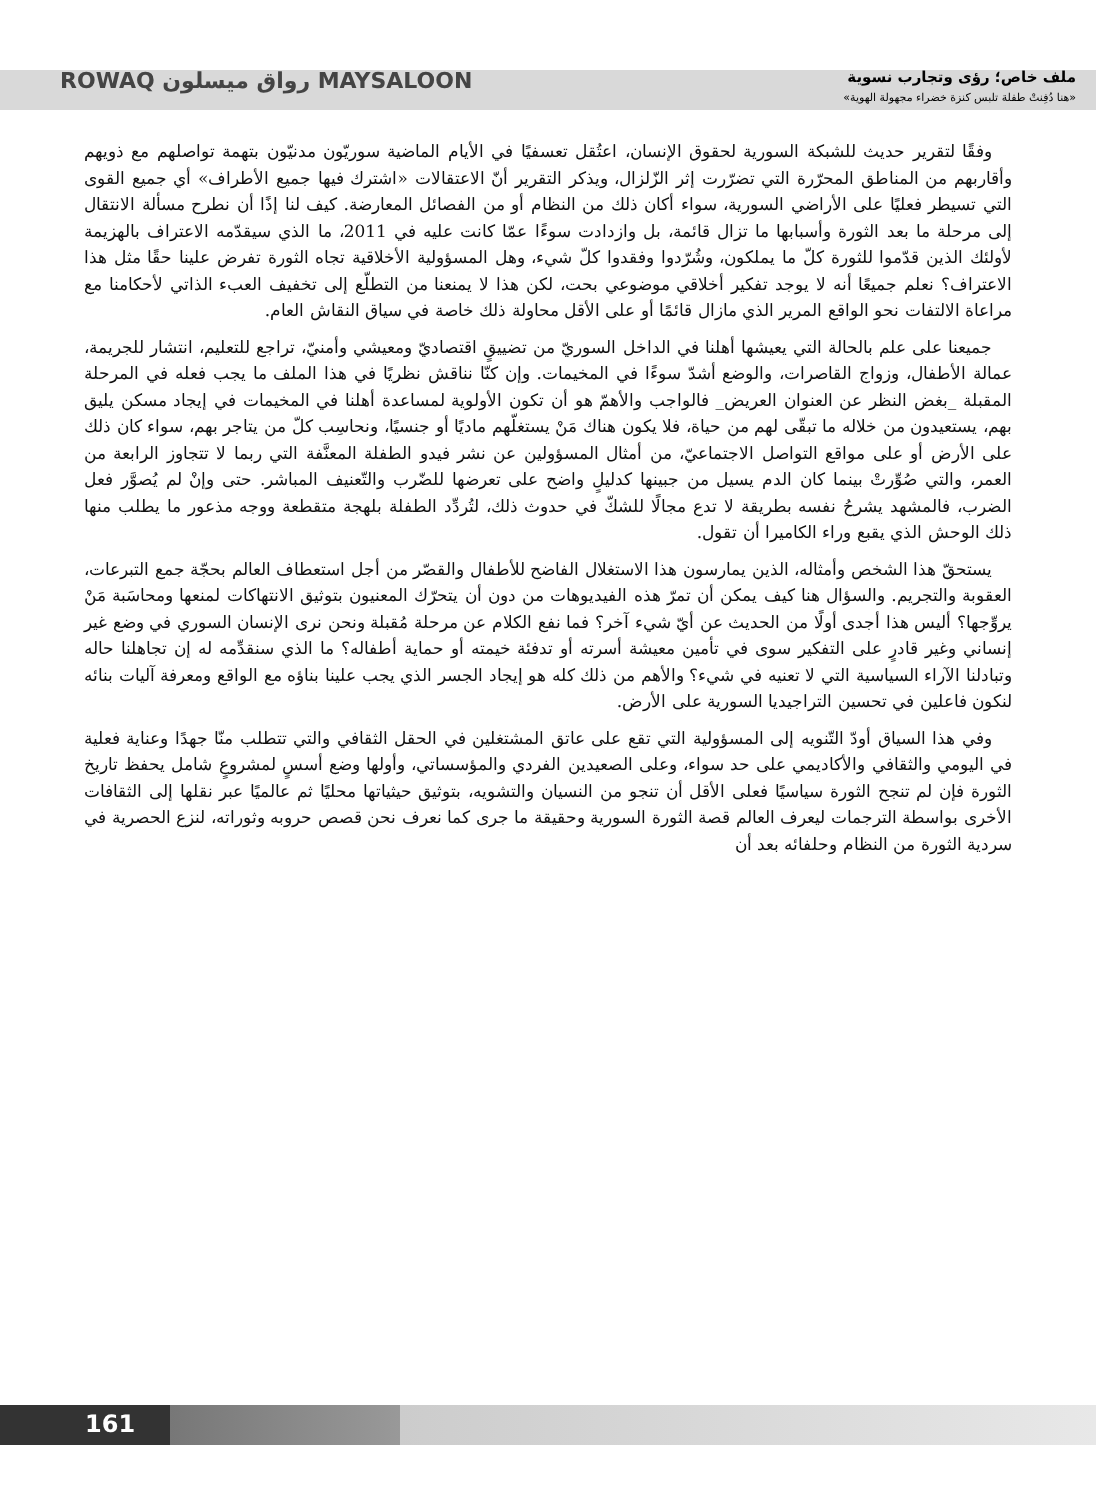ملف خاص؛ رؤى وتجارب نسوية
«هنا دُفِنتْ طفلة تلبس كنزة خضراء مجهولة الهوية»
ROWAQ رواق ميسلون MAYSALOON
وفقًا لتقرير حديث للشبكة السورية لحقوق الإنسان، اعتُقل تعسفيًا في الأيام الماضية سوريّون مدنيّون بتهمة تواصلهم مع ذويهم وأقاربهم من المناطق المحرّرة التي تضرّرت إثر الزّلزال، ويذكر التقرير أنّ الاعتقالات «اشترك فيها جميع الأطراف» أي جميع القوى التي تسيطر فعليًا على الأراضي السورية، سواء أكان ذلك من النظام أو من الفصائل المعارضة. كيف لنا إذًا أن نطرح مسألة الانتقال إلى مرحلة ما بعد الثورة وأسبابها ما تزال قائمة، بل وازدادت سوءًا عمّا كانت عليه في 2011، ما الذي سيقدّمه الاعتراف بالهزيمة لأولئك الذين قدّموا للثورة كلّ ما يملكون، وشُرّدوا وفقدوا كلّ شيء، وهل المسؤولية الأخلاقية تجاه الثورة تفرض علينا حقًا مثل هذا الاعتراف؟ نعلم جميعًا أنه لا يوجد تفكير أخلاقي موضوعي بحت، لكن هذا لا يمنعنا من التطلّع إلى تخفيف العبء الذاتي لأحكامنا مع مراعاة الالتفات نحو الواقع المرير الذي مازال قائمًا أو على الأقل محاولة ذلك خاصة في سياق النقاش العام.
جميعنا على علم بالحالة التي يعيشها أهلنا في الداخل السوريّ من تضييقٍ اقتصاديّ ومعيشي وأمنيّ، تراجع للتعليم، انتشار للجريمة، عمالة الأطفال، وزواج القاصرات، والوضع أشدّ سوءًا في المخيمات. وإن كنّا نناقش نظريًا في هذا الملف ما يجب فعله في المرحلة المقبلة _بغض النظر عن العنوان العريض_ فالواجب والأهمّ هو أن تكون الأولوية لمساعدة أهلنا في المخيمات في إيجاد مسكن يليق بهم، يستعيدون من خلاله ما تبقّى لهم من حياة، فلا يكون هناك مَنْ يستغلّهم ماديًا أو جنسيًا، ونحاسِب كلّ من يتاجر بهم، سواء كان ذلك على الأرض أو على مواقع التواصل الاجتماعيّ، من أمثال المسؤولين عن نشر فيدو الطفلة المعنَّفة التي ربما لا تتجاوز الرابعة من العمر، والتي صُوِّرتْ بينما كان الدم يسيل من جبينها كدليلٍ واضح على تعرضها للضّرب والتّعنيف المباشر. حتى وإنْ لم يُصوَّر فعل الضرب، فالمشهد يشرحُ نفسه بطريقة لا تدع مجالًا للشكّ في حدوث ذلك، لتُردِّد الطفلة بلهجة متقطعة ووجه مذعور ما يطلب منها ذلك الوحش الذي يقبع وراء الكاميرا أن تقول.
يستحقّ هذا الشخص وأمثاله، الذين يمارسون هذا الاستغلال الفاضح للأطفال والقصّر من أجل استعطاف العالم بحجّة جمع التبرعات، العقوبة والتجريم. والسؤال هنا كيف يمكن أن تمرّ هذه الفيديوهات من دون أن يتحرّك المعنيون بتوثيق الانتهاكات لمنعها ومحاسَبة مَنْ يروِّجها؟ أليس هذا أجدى أولًا من الحديث عن أيّ شيء آخر؟ فما نفع الكلام عن مرحلة مُقبلة ونحن نرى الإنسان السوري في وضع غير إنساني وغير قادرٍ على التفكير سوى في تأمين معيشة أسرته أو تدفئة خيمته أو حماية أطفاله؟ ما الذي سنقدِّمه له إن تجاهلنا حاله وتبادلنا الآراء السياسية التي لا تعنيه في شيء؟ والأهم من ذلك كله هو إيجاد الجسر الذي يجب علينا بناؤه مع الواقع ومعرفة آليات بنائه لنكون فاعلين في تحسين التراجيديا السورية على الأرض.
وفي هذا السياق أودّ التّنويه إلى المسؤولية التي تقع على عاتق المشتغلين في الحقل الثقافي والتي تتطلب منّا جهدًا وعناية فعلية في اليومي والثقافي والأكاديمي على حد سواء، وعلى الصعيدين الفردي والمؤسساتي، وأولها وضع أسسٍ لمشروعٍ شامل يحفظ تاريخ الثورة فإن لم تنجح الثورة سياسيًا فعلى الأقل أن تنجو من النسيان والتشويه، بتوثيق حيثياتها محليًا ثم عالميًا عبر نقلها إلى الثقافات الأخرى بواسطة الترجمات ليعرف العالم قصة الثورة السورية وحقيقة ما جرى كما نعرف نحن قصص حروبه وثوراته، لنزع الحصرية في سردية الثورة من النظام وحلفائه بعد أن
161